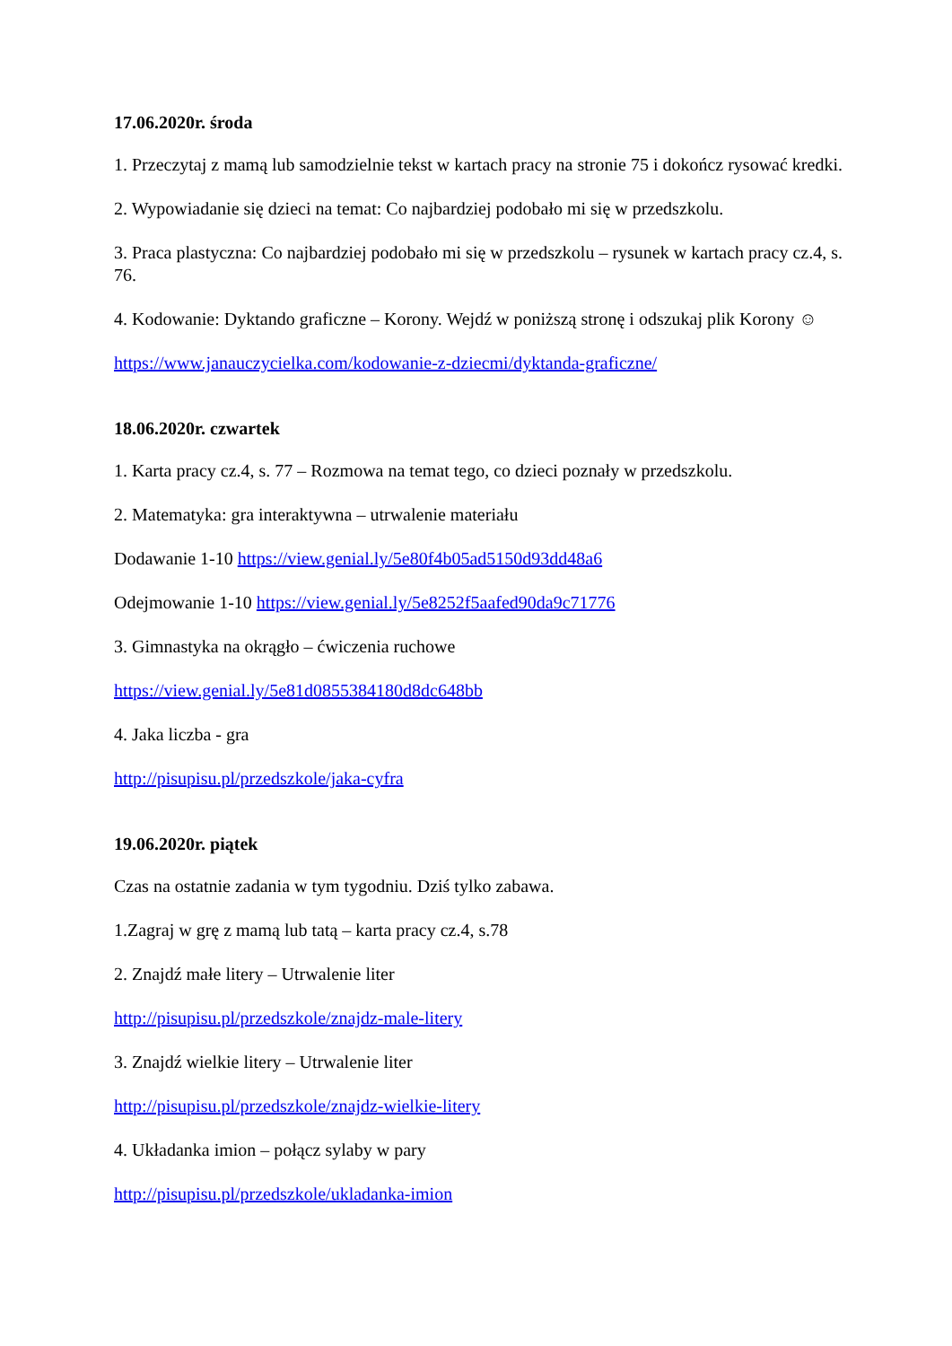17.06.2020r. środa
1. Przeczytaj z mamą lub samodzielnie tekst w kartach pracy na stronie 75 i dokończ rysować kredki.
2. Wypowiadanie się dzieci na temat: Co najbardziej podobało mi się w przedszkolu.
3. Praca plastyczna: Co najbardziej podobało mi się w przedszkolu – rysunek w kartach pracy cz.4, s. 76.
4. Kodowanie: Dyktando graficzne – Korony. Wejdź w poniższą stronę i odszukaj plik Korony ☺
https://www.janauczycielka.com/kodowanie-z-dziecmi/dyktanda-graficzne/
18.06.2020r. czwartek
1. Karta pracy cz.4, s. 77 – Rozmowa na temat tego, co dzieci poznały w przedszkolu.
2. Matematyka: gra interaktywna – utrwalenie materiału
Dodawanie 1-10 https://view.genial.ly/5e80f4b05ad5150d93dd48a6
Odejmowanie 1-10 https://view.genial.ly/5e8252f5aafed90da9c71776
3. Gimnastyka na okrągło – ćwiczenia ruchowe
https://view.genial.ly/5e81d0855384180d8dc648bb
4. Jaka liczba - gra
http://pisupisu.pl/przedszkole/jaka-cyfra
19.06.2020r. piątek
Czas na ostatnie zadania w tym tygodniu. Dziś tylko zabawa.
1.Zagraj w grę z mamą lub tatą – karta pracy cz.4, s.78
2. Znajdź małe litery – Utrwalenie liter
http://pisupisu.pl/przedszkole/znajdz-male-litery
3. Znajdź wielkie litery – Utrwalenie liter
http://pisupisu.pl/przedszkole/znajdz-wielkie-litery
4. Układanka imion – połącz sylaby w pary
http://pisupisu.pl/przedszkole/ukladanka-imion